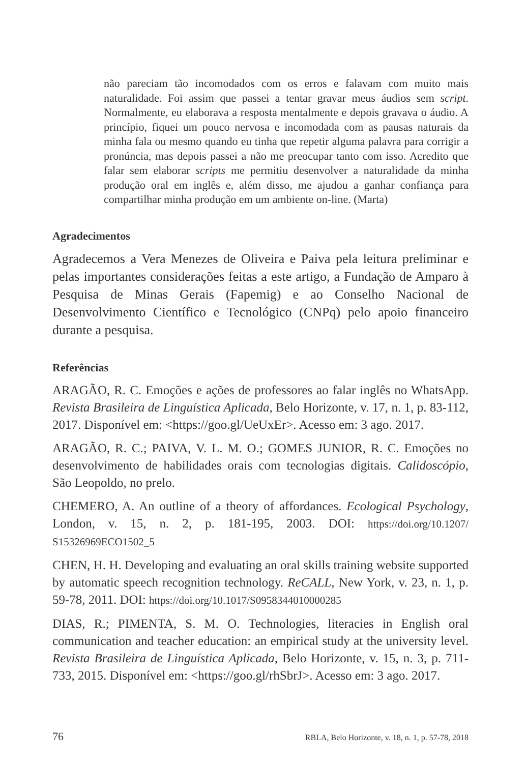não pareciam tão incomodados com os erros e falavam com muito mais naturalidade. Foi assim que passei a tentar gravar meus áudios sem script. Normalmente, eu elaborava a resposta mentalmente e depois gravava o áudio. A princípio, fiquei um pouco nervosa e incomodada com as pausas naturais da minha fala ou mesmo quando eu tinha que repetir alguma palavra para corrigir a pronúncia, mas depois passei a não me preocupar tanto com isso. Acredito que falar sem elaborar scripts me permitiu desenvolver a naturalidade da minha produção oral em inglês e, além disso, me ajudou a ganhar confiança para compartilhar minha produção em um ambiente on-line. (Marta)
Agradecimentos
Agradecemos a Vera Menezes de Oliveira e Paiva pela leitura preliminar e pelas importantes considerações feitas a este artigo, a Fundação de Amparo à Pesquisa de Minas Gerais (Fapemig) e ao Conselho Nacional de Desenvolvimento Científico e Tecnológico (CNPq) pelo apoio financeiro durante a pesquisa.
Referências
ARAGÃO, R. C. Emoções e ações de professores ao falar inglês no WhatsApp. Revista Brasileira de Linguística Aplicada, Belo Horizonte, v. 17, n. 1, p. 83-112, 2017. Disponível em: <https://goo.gl/UeUxEr>. Acesso em: 3 ago. 2017.
ARAGÃO, R. C.; PAIVA, V. L. M. O.; GOMES JUNIOR, R. C. Emoções no desenvolvimento de habilidades orais com tecnologias digitais. Calidoscópio, São Leopoldo, no prelo.
CHEMERO, A. An outline of a theory of affordances. Ecological Psychology, London, v. 15, n. 2, p. 181-195, 2003. DOI: https://doi.org/10.1207/ S15326969ECO1502_5
CHEN, H. H. Developing and evaluating an oral skills training website supported by automatic speech recognition technology. ReCALL, New York, v. 23, n. 1, p. 59-78, 2011. DOI: https://doi.org/10.1017/S0958344010000285
DIAS, R.; PIMENTA, S. M. O. Technologies, literacies in English oral communication and teacher education: an empirical study at the university level. Revista Brasileira de Linguística Aplicada, Belo Horizonte, v. 15, n. 3, p. 711-733, 2015. Disponível em: <https://goo.gl/rhSbrJ>. Acesso em: 3 ago. 2017.
76 RBLA, Belo Horizonte, v. 18, n. 1, p. 57-78, 2018